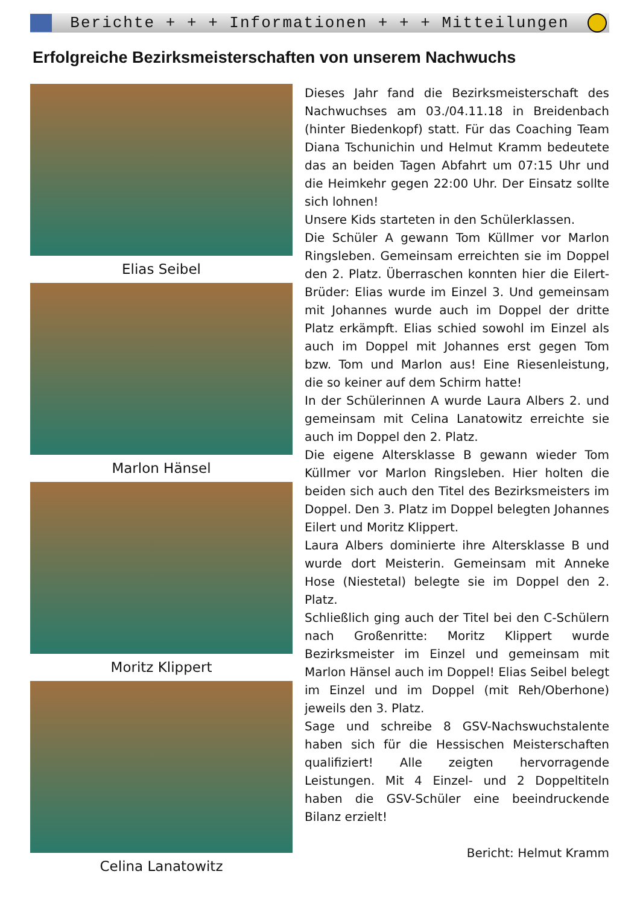Berichte + + + Informationen + + + Mitteilungen
Erfolgreiche Bezirksmeisterschaften von unserem Nachwuchs
Elias Seibel
Marlon Hänsel
Moritz Klippert
Celina Lanatowitz
Dieses Jahr fand die Bezirksmeisterschaft des Nachwuchses am 03./04.11.18 in Breidenbach (hinter Biedenkopf) statt. Für das Coaching Team Diana Tschunichin und Helmut Kramm bedeutete das an beiden Tagen Abfahrt um 07:15 Uhr und die Heimkehr gegen 22:00 Uhr. Der Einsatz sollte sich lohnen!
Unsere Kids starteten in den Schülerklassen.
Die Schüler A gewann Tom Küllmer vor Marlon Ringsleben. Gemeinsam erreichten sie im Doppel den 2. Platz. Überraschen konnten hier die Eilert-Brüder: Elias wurde im Einzel 3. Und gemeinsam mit Johannes wurde auch im Doppel der dritte Platz erkämpft. Elias schied sowohl im Einzel als auch im Doppel mit Johannes erst gegen Tom bzw. Tom und Marlon aus! Eine Riesenleistung, die so keiner auf dem Schirm hatte!
In der Schülerinnen A wurde Laura Albers 2. und gemeinsam mit Celina Lanatowitz erreichte sie auch im Doppel den 2. Platz.
Die eigene Altersklasse B gewann wieder Tom Küllmer vor Marlon Ringsleben. Hier holten die beiden sich auch den Titel des Bezirksmeisters im Doppel. Den 3. Platz im Doppel belegten Johannes Eilert und Moritz Klippert.
Laura Albers dominierte ihre Altersklasse B und wurde dort Meisterin. Gemeinsam mit Anneke Hose (Niestetal) belegte sie im Doppel den 2. Platz.
Schließlich ging auch der Titel bei den C-Schülern nach Großenritte: Moritz Klippert wurde Bezirksmeister im Einzel und gemeinsam mit Marlon Hänsel auch im Doppel! Elias Seibel belegt im Einzel und im Doppel (mit Reh/Oberhone) jeweils den 3. Platz.
Sage und schreibe 8 GSV-Nachswuchstalente haben sich für die Hessischen Meisterschaften qualifiziert! Alle zeigten hervorragende Leistungen. Mit 4 Einzel- und 2 Doppeltiteln haben die GSV-Schüler eine beeindruckende Bilanz erzielt!
Bericht: Helmut Kramm